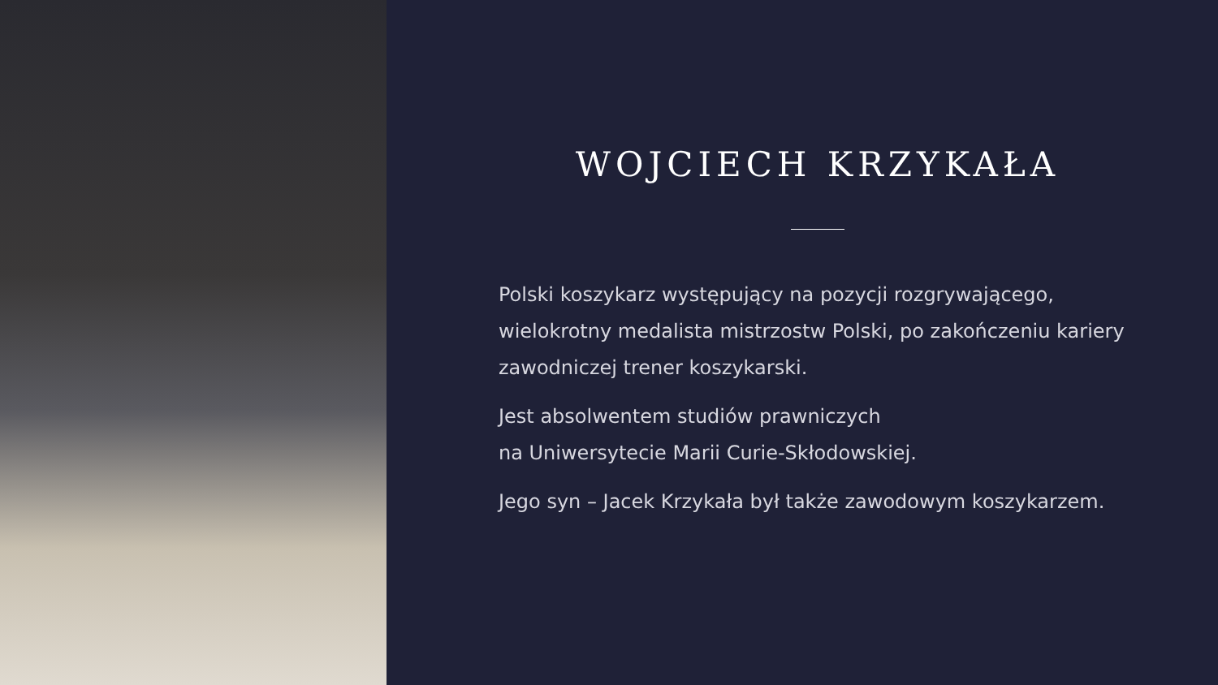WOJCIECH KRZYKAŁA
Polski koszykarz występujący na pozycji rozgrywającego, wielokrotny medalista mistrzostw Polski, po zakończeniu kariery zawodniczej trener koszykarski.
Jest absolwentem studiów prawniczych
na Uniwersytecie Marii Curie-Skłodowskiej.
Jego syn – Jacek Krzykała był także zawodowym koszykarzem.